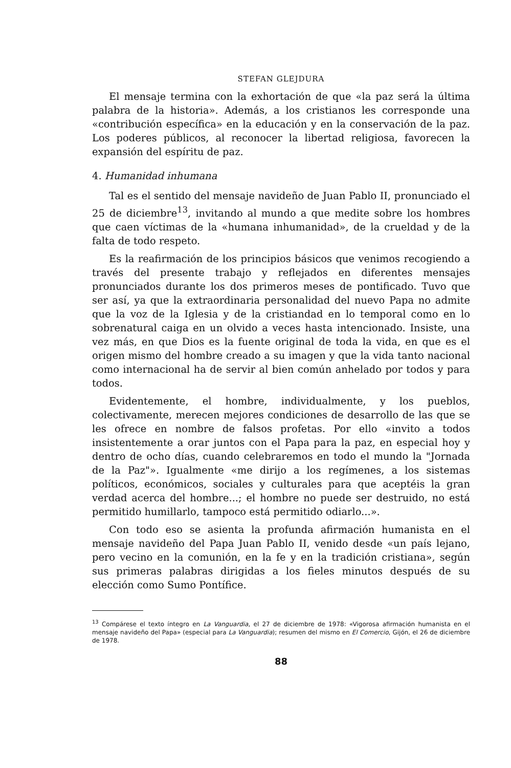STEFAN GLEJDURA
El mensaje termina con la exhortación de que «la paz será la última palabra de la historia». Además, a los cristianos les corresponde una «contribución específica» en la educación y en la conservación de la paz. Los poderes públicos, al reconocer la libertad religiosa, favorecen la expansión del espíritu de paz.
4. Humanidad inhumana
Tal es el sentido del mensaje navideño de Juan Pablo II, pronunciado el 25 de diciembre<sup>13</sup>, invitando al mundo a que medite sobre los hombres que caen víctimas de la «humana inhumanidad», de la crueldad y de la falta de todo respeto.
Es la reafirmación de los principios básicos que venimos recogiendo a través del presente trabajo y reflejados en diferentes mensajes pronunciados durante los dos primeros meses de pontificado. Tuvo que ser así, ya que la extraordinaria personalidad del nuevo Papa no admite que la voz de la Iglesia y de la cristiandad en lo temporal como en lo sobrenatural caiga en un olvido a veces hasta intencionado. Insiste, una vez más, en que Dios es la fuente original de toda la vida, en que es el origen mismo del hombre creado a su imagen y que la vida tanto nacional como internacional ha de servir al bien común anhelado por todos y para todos.
Evidentemente, el hombre, individualmente, y los pueblos, colectivamente, merecen mejores condiciones de desarrollo de las que se les ofrece en nombre de falsos profetas. Por ello «invito a todos insistentemente a orar juntos con el Papa para la paz, en especial hoy y dentro de ocho días, cuando celebraremos en todo el mundo la "Jornada de la Paz"». Igualmente «me dirijo a los regímenes, a los sistemas políticos, económicos, sociales y culturales para que aceptéis la gran verdad acerca del hombre...; el hombre no puede ser destruido, no está permitido humillarlo, tampoco está permitido odiarlo...».
Con todo eso se asienta la profunda afirmación humanista en el mensaje navideño del Papa Juan Pablo II, venido desde «un país lejano, pero vecino en la comunión, en la fe y en la tradición cristiana», según sus primeras palabras dirigidas a los fieles minutos después de su elección como Sumo Pontífice.
<sup>13</sup> Compárese el texto íntegro en La Vanguardia, el 27 de diciembre de 1978: «Vigorosa afirmación humanista en el mensaje navideño del Papa» (especial para La Vanguardia); resumen del mismo en El Comercio, Gijón, el 26 de diciembre de 1978.
88